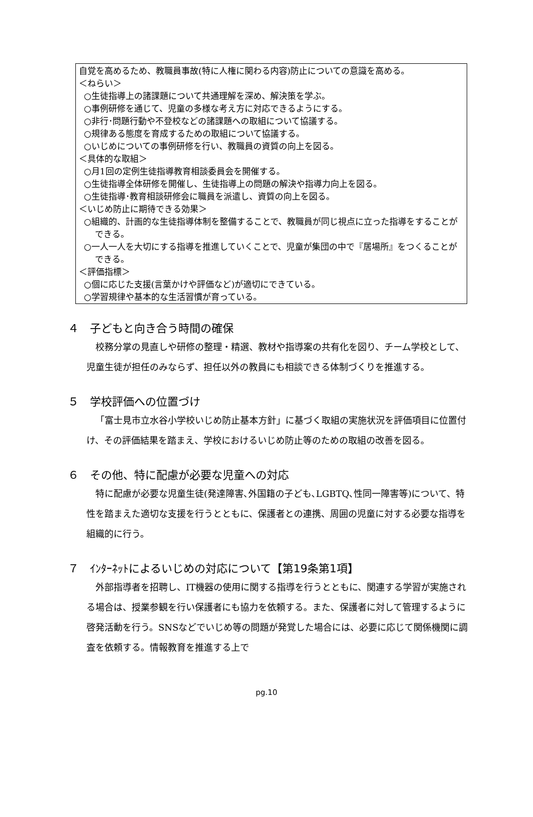自覚を高めるため、教職員事故(特に人権に関わる内容)防止についての意識を高める。
＜ねらい＞
○生徒指導上の諸課題について共通理解を深め、解決策を学ぶ。
○事例研修を通じて、児童の多様な考え方に対応できるようにする。
○非行･問題行動や不登校などの諸課題への取組について協議する。
○規律ある態度を育成するための取組について協議する。
○いじめについての事例研修を行い、教職員の資質の向上を図る。
＜具体的な取組＞
○月1回の定例生徒指導教育相談委員会を開催する。
○生徒指導全体研修を開催し、生徒指導上の問題の解決や指導力向上を図る。
○生徒指導･教育相談研修会に職員を派遣し、資質の向上を図る。
＜いじめ防止に期待できる効果＞
○組織的、計画的な生徒指導体制を整備することで、教職員が同じ視点に立った指導をすることができる。
○一人一人を大切にする指導を推進していくことで、児童が集団の中で『居場所』をつくることができる。
＜評価指標＞
○個に応じた支援(言葉かけや評価など)が適切にできている。
○学習規律や基本的な生活習慣が育っている。
４　子どもと向き合う時間の確保
校務分掌の見直しや研修の整理・精選、教材や指導案の共有化を図り、チーム学校として、児童生徒が担任のみならず、担任以外の教員にも相談できる体制づくりを推進する。
５　学校評価への位置づけ
「富士見市立水谷小学校いじめ防止基本方針」に基づく取組の実施状況を評価項目に位置付け、その評価結果を踏まえ、学校におけるいじめ防止等のための取組の改善を図る。
６　その他、特に配慮が必要な児童への対応
特に配慮が必要な児童生徒(発達障害､外国籍の子ども､LGBTQ､性同一障害等)について、特性を踏まえた適切な支援を行うとともに、保護者との連携、周囲の児童に対する必要な指導を組織的に行う。
７　ｲﾝﾀｰﾈｯﾄによるいじめの対応について【第19条第1項】
外部指導者を招聘し、IT機器の使用に関する指導を行うとともに、関連する学習が実施される場合は、授業参観を行い保護者にも協力を依頼する。また、保護者に対して管理するように啓発活動を行う。SNSなどでいじめ等の問題が発覚した場合には、必要に応じて関係機関に調査を依頼する。情報教育を推進する上で
pg.10